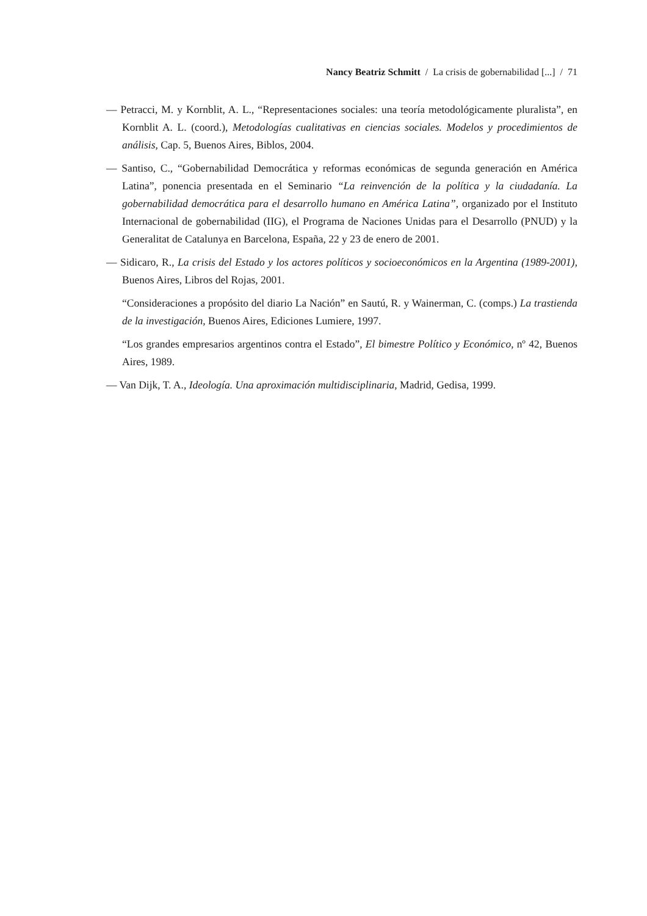Nancy Beatriz Schmitt / La crisis de gobernabilidad [...] / 71
— Petracci, M. y Kornblit, A. L., “Representaciones sociales: una teoría metodológicamente pluralista”, en Kornblit A. L. (coord.), Metodologías cualitativas en ciencias sociales. Modelos y procedimientos de análisis, Cap. 5, Buenos Aires, Biblos, 2004.
— Santiso, C., “Gobernabilidad Democrática y reformas económicas de segunda generación en América Latina”, ponencia presentada en el Seminario “La reinvención de la política y la ciudadanía. La gobernabilidad democrática para el desarrollo humano en América Latina”, organizado por el Instituto Internacional de gobernabilidad (IIG), el Programa de Naciones Unidas para el Desarrollo (PNUD) y la Generalitat de Catalunya en Barcelona, España, 22 y 23 de enero de 2001.
— Sidicaro, R., La crisis del Estado y los actores políticos y socioeconómicos en la Argentina (1989-2001), Buenos Aires, Libros del Rojas, 2001.
“Consideraciones a propósito del diario La Nación” en Sautú, R. y Wainerman, C. (comps.) La trastienda de la investigación, Buenos Aires, Ediciones Lumiere, 1997.
“Los grandes empresarios argentinos contra el Estado”, El bimestre Político y Económico, nº 42, Buenos Aires, 1989.
— Van Dijk, T. A., Ideología. Una aproximación multidisciplinaria, Madrid, Gedisa, 1999.